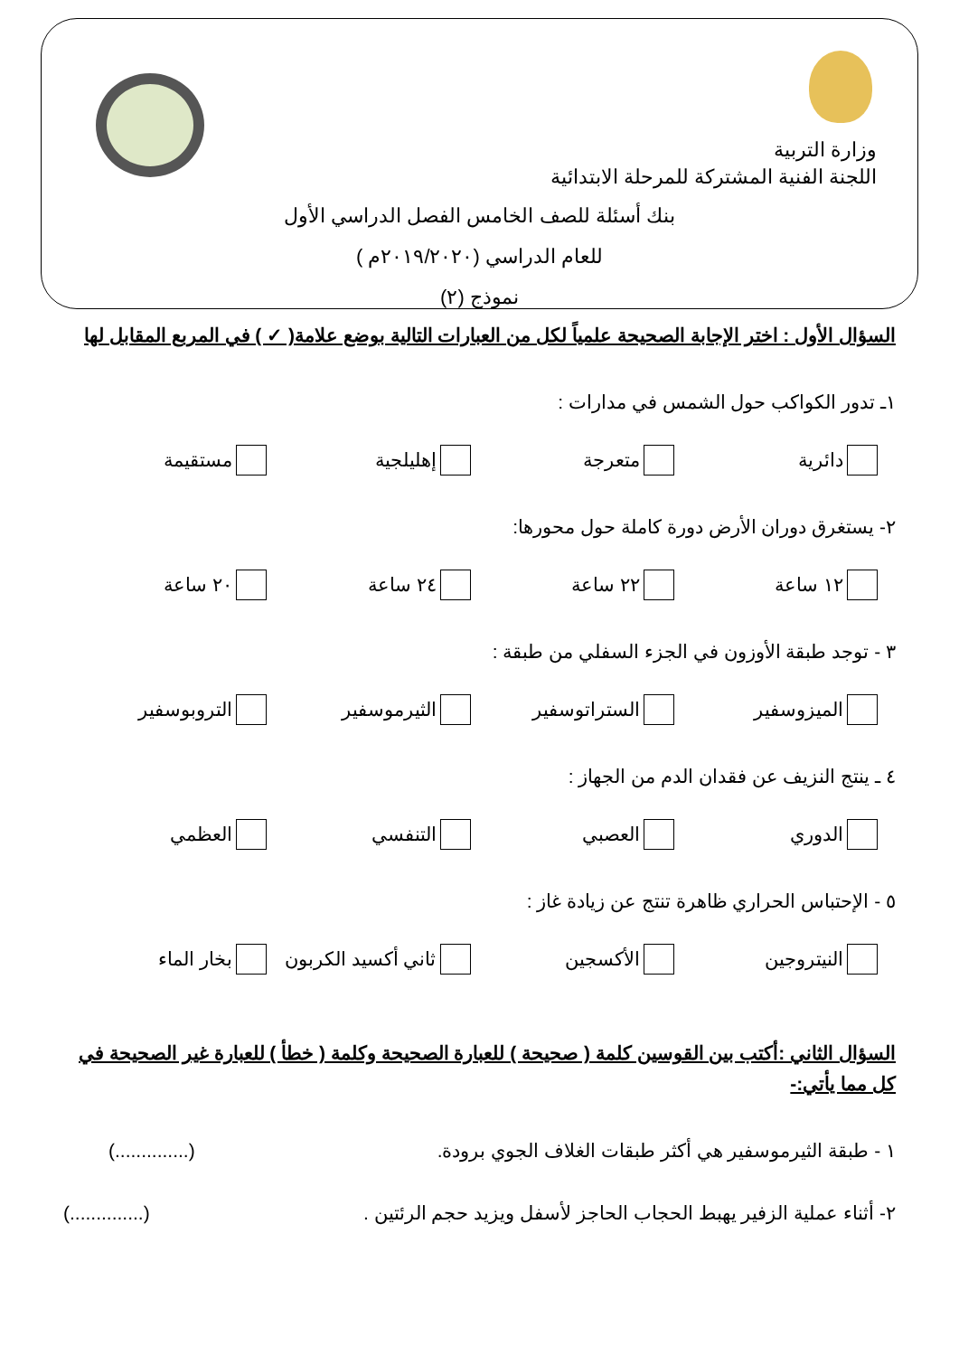وزارة التربية
اللجنة الفنية المشتركة للمرحلة الابتدائية
بنك أسئلة للصف الخامس الفصل الدراسي الأول
للعام الدراسي (٢٠١٩/٢٠٢٠م )
نموذج (٢)
السؤال الأول : اختر الإجابة الصحيحة علمياً لكل من العبارات التالية بوضع علامة( ✓ ) في المربع المقابل لها
١ـ تدور الكواكب حول الشمس في مدارات :
دائرية متعرجة إهليلجية مستقيمة
٢- يستغرق دوران الأرض دورة كاملة حول محورها:
١٢ ساعة ٢٢ ساعة ٢٤ ساعة ٢٠ ساعة
٣ - توجد طبقة الأوزون في الجزء السفلي من طبقة :
الميزوسفير الستراتوسفير الثيرموسفير التروبوسفير
٤ ـ ينتج النزيف عن فقدان الدم من الجهاز :
الدوري العصبي التنفسي العظمي
٥ - الإحتباس الحراري ظاهرة تنتج عن زيادة غاز :
النيتروجين الأكسجين ثاني أكسيد الكربون بخار الماء
السؤال الثاني :أكتب بين القوسين كلمة ( صحيحة ) للعبارة الصحيحة وكلمة ( خطأ ) للعبارة غير الصحيحة في كل مما يأتي:-
١ - طبقة الثيرموسفير هي أكثر طبقات الغلاف الجوي برودة. (..............)
٢- أثناء عملية الزفير يهبط الحجاب الحاجز لأسفل ويزيد حجم الرئتين . (..............)